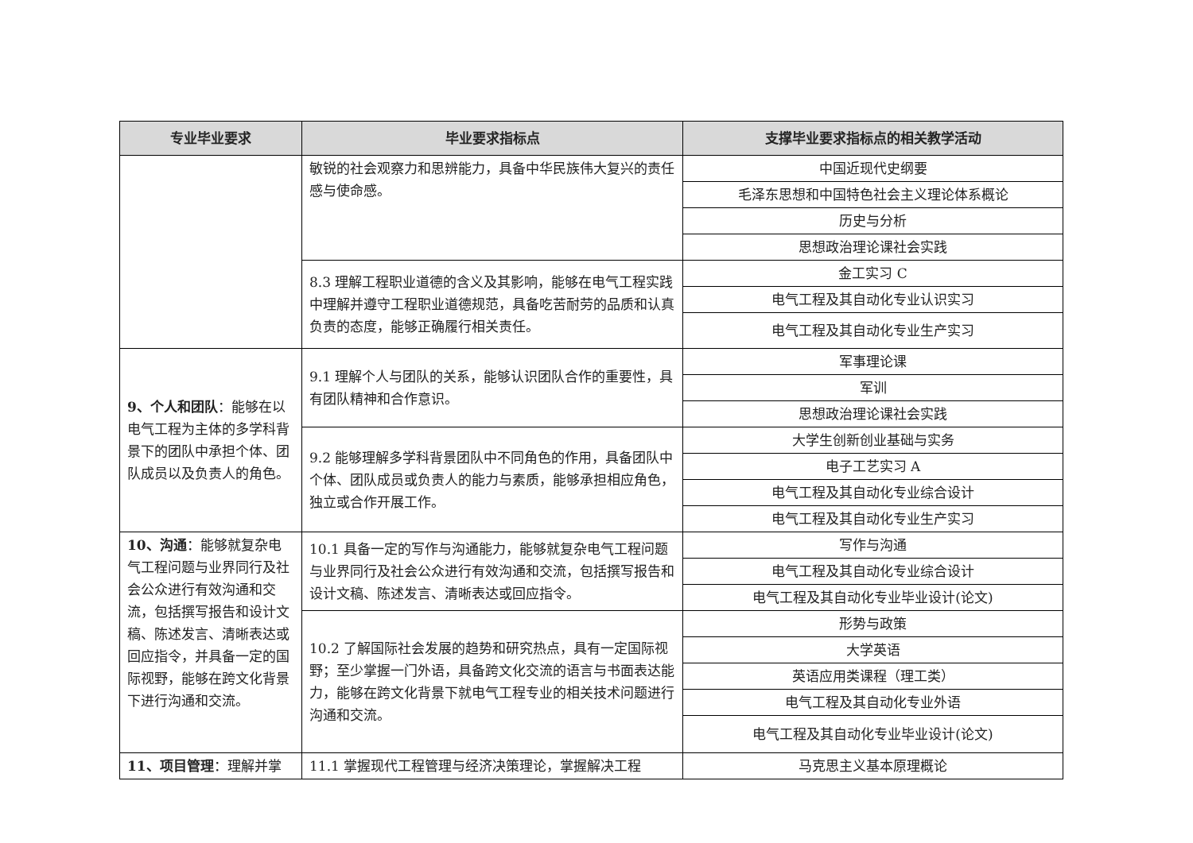| 专业毕业要求 | 毕业要求指标点 | 支撑毕业要求指标点的相关教学活动 |
| --- | --- | --- |
| | 敏锐的社会观察力和思辨能力，具备中华民族伟大复兴的责任感与使命感。 | 中国近现代史纲要 |
| | | 毛泽东思想和中国特色社会主义理论体系概论 |
| | | 历史与分析 |
| | | 思想政治理论课社会实践 |
| | 8.3 理解工程职业道德的含义及其影响，能够在电气工程实践中理解并遵守工程职业道德规范，具备吃苦耐劳的品质和认真负责的态度，能够正确履行相关责任。 | 金工实习 C |
| | | 电气工程及其自动化专业认识实习 |
| | | 电气工程及其自动化专业生产实习 |
| 9、个人和团队 ：能够在以电气工程为主体的多学科背景下的团队中承担个体、团队成员以及负责人的角色。 | 9.1 理解个人与团队的关系，能够认识团队合作的重要性，具有团队精神和合作意识。 | 军事理论课 |
| | | 军训 |
| | | 思想政治理论课社会实践 |
| | 9.2 能够理解多学科背景团队中不同角色的作用，具备团队中个体、团队成员或负责人的能力与素质，能够承担相应角色，独立或合作开展工作。 | 大学生创新创业基础与实务 |
| | | 电子工艺实习 A |
| | | 电气工程及其自动化专业综合设计 |
| | | 电气工程及其自动化专业生产实习 |
| 10、沟通 ：能够就复杂电气工程问题与业界同行及社会公众进行有效沟通和交流，包括撰写报告和设计文稿、陈述发言、清晰表达或回应指令，并具备一定的国际视野，能够在跨文化背景下进行沟通和交流。 | 10.1 具备一定的写作与沟通能力，能够就复杂电气工程问题与业界同行及社会公众进行有效沟通和交流，包括撰写报告和设计文稿、陈述发言、清晰表达或回应指令。 | 写作与沟通 |
| | | 电气工程及其自动化专业综合设计 |
| | | 电气工程及其自动化专业毕业设计(论文) |
| | 10.2 了解国际社会发展的趋势和研究热点，具有一定国际视野；至少掌握一门外语，具备跨文化交流的语言与书面表达能力，能够在跨文化背景下就电气工程专业的相关技术问题进行沟通和交流。 | 形势与政策 |
| | | 大学英语 |
| | | 英语应用类课程（理工类） |
| | | 电气工程及其自动化专业外语 |
| | | 电气工程及其自动化专业毕业设计(论文) |
| 11、项目管理 ：理解并掌 | 11.1 掌握现代工程管理与经济决策理论，掌握解决工程 | 马克思主义基本原理概论 |